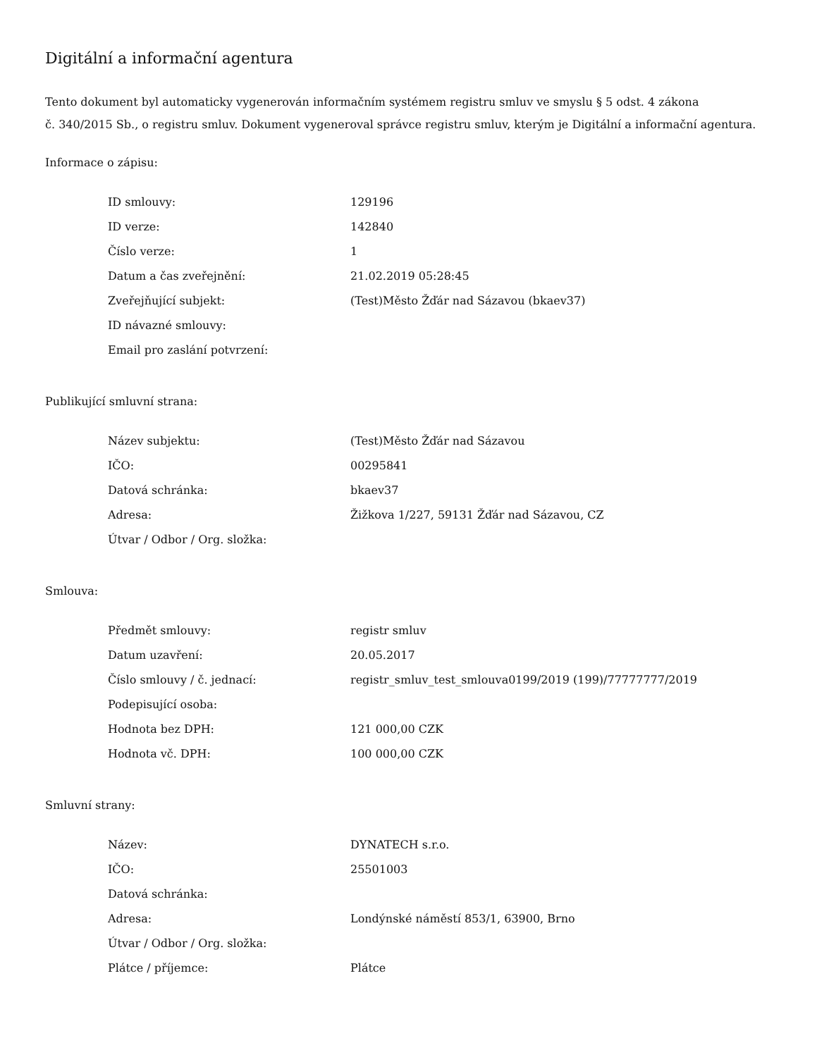Digitální a informační agentura
Tento dokument byl automaticky vygenerován informačním systémem registru smluv ve smyslu § 5 odst. 4 zákona
č. 340/2015 Sb., o registru smluv. Dokument vygeneroval správce registru smluv, kterým je Digitální a informační agentura.
Informace o zápisu:
| ID smlouvy: | 129196 |
| ID verze: | 142840 |
| Číslo verze: | 1 |
| Datum a čas zveřejnění: | 21.02.2019 05:28:45 |
| Zveřejňující subjekt: | (Test)Město Žďár nad Sázavou (bkaev37) |
| ID návazné smlouvy: | |
| Email pro zaslání potvrzení: | |
Publikující smluvní strana:
| Název subjektu: | (Test)Město Žďár nad Sázavou |
| IČO: | 00295841 |
| Datová schránka: | bkaev37 |
| Adresa: | Žižkova 1/227, 59131 Žďár nad Sázavou, CZ |
| Útvar / Odbor / Org. složka: | |
Smlouva:
| Předmět smlouvy: | registr smluv |
| Datum uzavření: | 20.05.2017 |
| Číslo smlouvy / č. jednací: | registr_smluv_test_smlouva0199/2019 (199)/77777777/2019 |
| Podepisující osoba: | |
| Hodnota bez DPH: | 121 000,00 CZK |
| Hodnota vč. DPH: | 100 000,00 CZK |
Smluvní strany:
| Název: | DYNATECH s.r.o. |
| IČO: | 25501003 |
| Datová schránka: | |
| Adresa: | Londýnské náměstí 853/1, 63900, Brno |
| Útvar / Odbor / Org. složka: | |
| Plátce / příjemce: | Plátce |